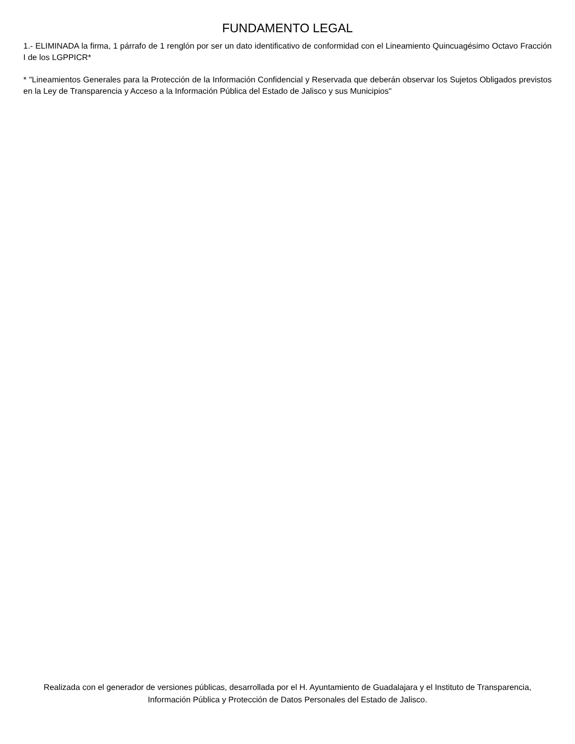FUNDAMENTO LEGAL
1.- ELIMINADA la firma, 1 párrafo de 1 renglón por ser un dato identificativo de conformidad con el Lineamiento Quincuagésimo Octavo Fracción I de los LGPPICR*
* "Lineamientos Generales para la Protección de la Información Confidencial y Reservada que deberán observar los Sujetos Obligados previstos en la Ley de Transparencia y Acceso a la Información Pública del Estado de Jalisco y sus Municipios"
Realizada con el generador de versiones públicas, desarrollada por el H. Ayuntamiento de Guadalajara y el Instituto de Transparencia, Información Pública y Protección de Datos Personales del Estado de Jalisco.